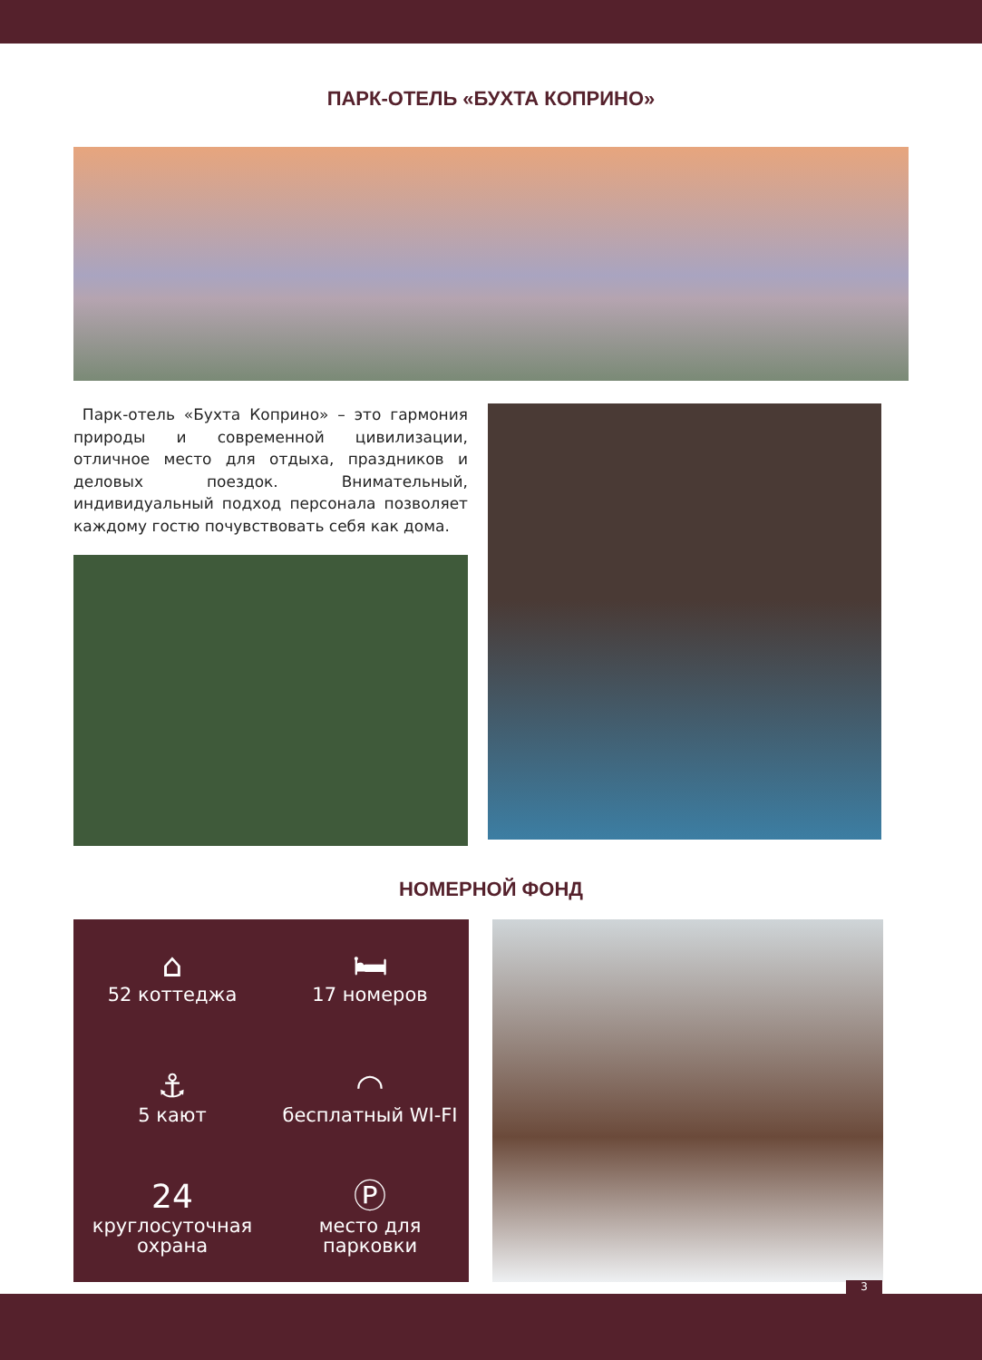ПАРК-ОТЕЛЬ «БУХТА КОПРИНО»
Парк-отель «Бухта Коприно» – это гармония природы и современной цивилизации, отличное место для отдыха, праздников и деловых поездок. Внимательный, индивидуальный подход персонала позволяет каждому гостю почувствовать себя как дома.
НОМЕРНОЙ ФОНД
⌂
52 коттеджа
🛏
17 номеров
⚓
5 кают
◠
бесплатный WI-FI
24
круглосуточная
охрана
Ⓟ
место для
парковки
3